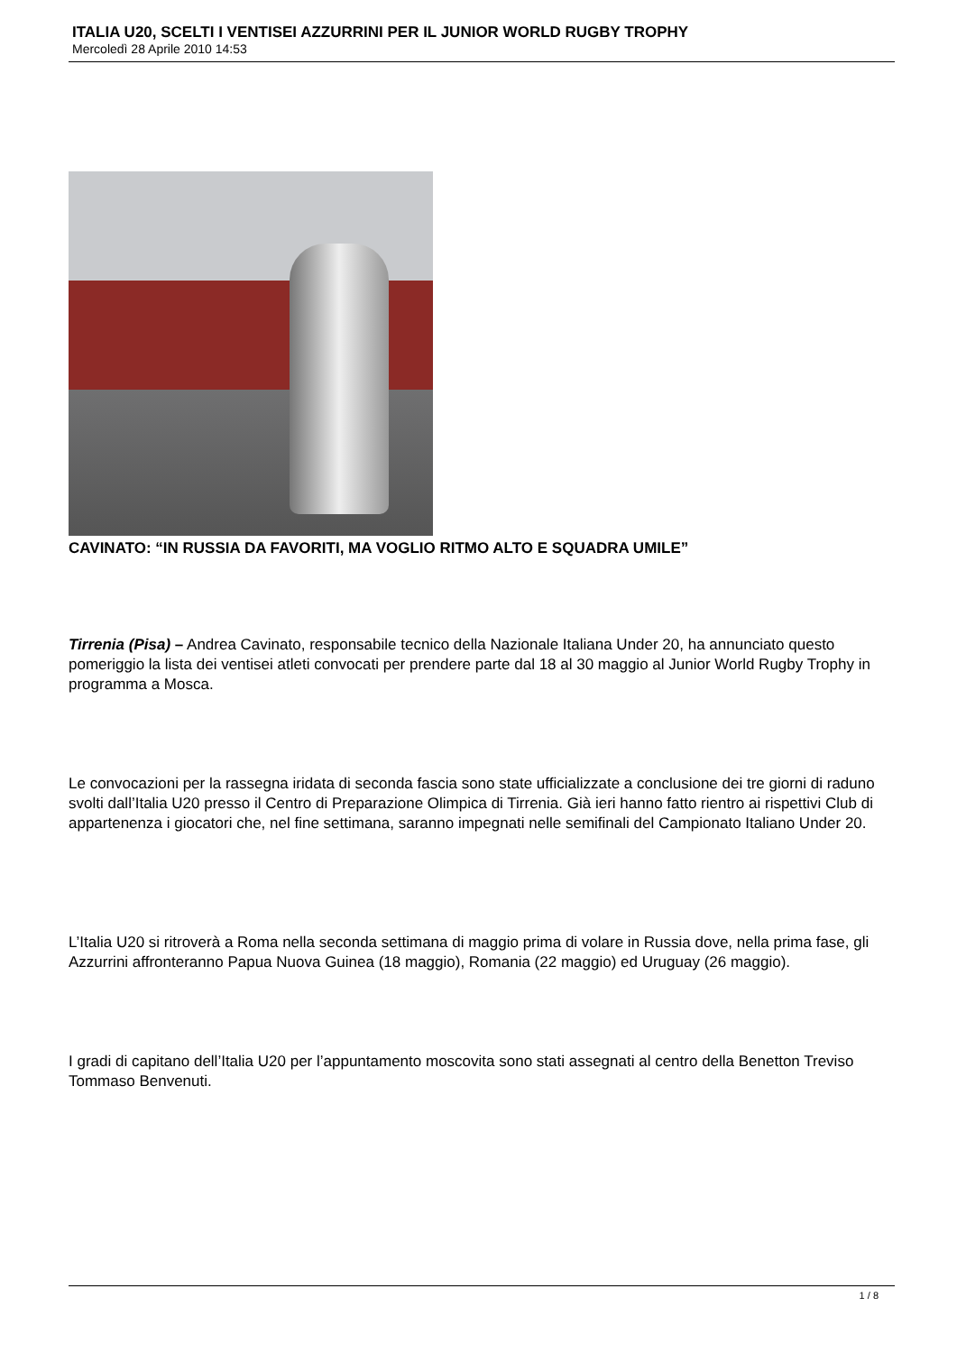ITALIA U20, SCELTI I VENTISEI AZZURRINI PER IL JUNIOR WORLD RUGBY TROPHY
Mercoledì 28 Aprile 2010 14:53
CAVINATO: “IN RUSSIA DA FAVORITI, MA VOGLIO RITMO ALTO E SQUADRA UMILE”
Tirrenia (Pisa) – Andrea Cavinato, responsabile tecnico della Nazionale Italiana Under 20, ha annunciato questo pomeriggio la lista dei ventisei atleti convocati per prendere parte dal 18 al 30 maggio al Junior World Rugby Trophy in programma a Mosca.
Le convocazioni per la rassegna iridata di seconda fascia sono state ufficializzate a conclusione dei tre giorni di raduno svolti dall’Italia U20 presso il Centro di Preparazione Olimpica di Tirrenia. Già ieri hanno fatto rientro ai rispettivi Club di appartenenza i giocatori che, nel fine settimana, saranno impegnati nelle semifinali del Campionato Italiano Under 20.
L’Italia U20 si ritroverà a Roma nella seconda settimana di maggio prima di volare in Russia dove, nella prima fase, gli Azzurrini affronteranno Papua Nuova Guinea (18 maggio), Romania (22 maggio) ed Uruguay (26 maggio).
I gradi di capitano dell’Italia U20 per l’appuntamento moscovita sono stati assegnati al centro della Benetton Treviso Tommaso Benvenuti.
1 / 8